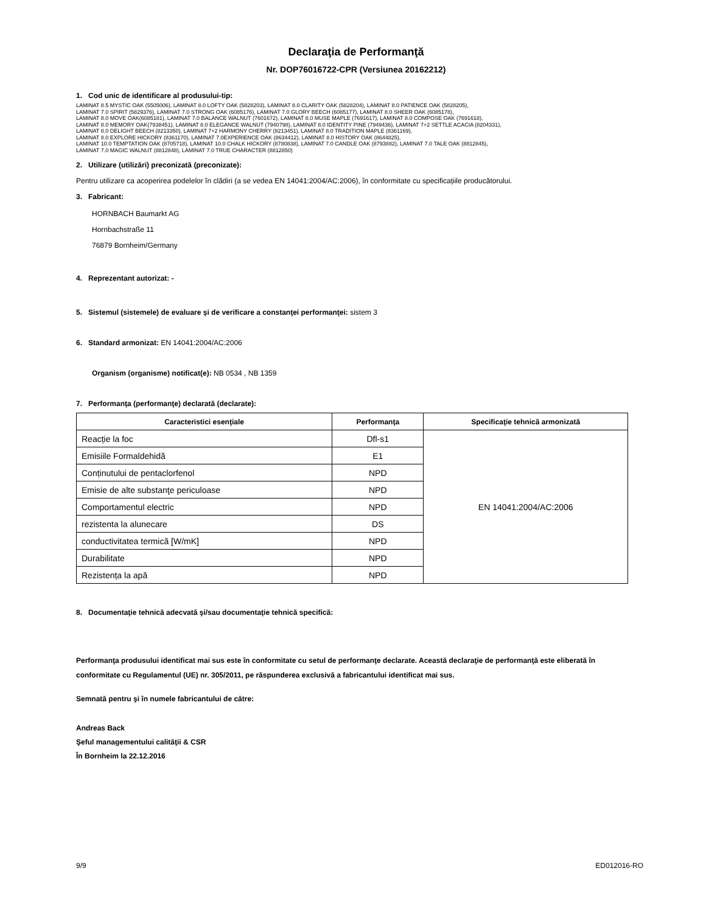Declaraţia de Performanţă
Nr. DOP76016722-CPR (Versiunea 20162212)
1. Cod unic de identificare al produsului-tip:
LAMINAT 8.5 MYSTIC OAK (5505006), LAMINAT 8.0 LOFTY OAK (5828203), LAMINAT 8.0 CLARITY OAK (5828204), LAMINAT 8.0 PATIENCE OAK (5828205),
LAMINAT 7.0 SPIRIT (5829376), LAMINAT 7.0 STRONG OAK (6085176), LAMINAT 7.0 GLORY BEECH (6085177), LAMINAT 8.0 SHEER OAK (6085178),
LAMINAT 8.0 MOVE OAK(6085181), LAMINAT 7.0 BALANCE WALNUT (7601672), LAMINAT 8.0 MUSE MAPLE (7691617), LAMINAT 8.0 COMPOSE OAK (7691618),
LAMINAT 8.0 MEMORY OAK(7938451), LAMINAT 8.0 ELEGANCE WALNUT (7940798), LAMINAT 8.0 IDENTITY PINE (7949436), LAMINAT 7+2 SETTLE ACACIA (8204331),
LAMINAT 8.0 DELIGHT BEECH (8213350), LAMINAT 7+2 HARMONY CHERRY (8213451), LAMINAT 8.0 TRADITION MAPLE (8361169),
LAMINAT 8.0 EXPLORE HICKORY (8361170), LAMINAT 7.0EXPERIENCE OAK (8634412), LAMINAT 8.0 HISTORY OAK (8644825),
LAMINAT 10.0 TEMPTATION OAK (8705718), LAMINAT 10.0 CHALK HICKORY (8780838), LAMINAT 7.0 CANDLE OAK (8793882), LAMINAT 7.0 TALE OAK (8812845),
LAMINAT 7.0 MAGIC WALNUT (8812848), LAMINAT 7.0 TRUE CHARACTER (8812850)
2. Utilizare (utilizări) preconizată (preconizate):
Pentru utilizare ca acoperirea podelelor în clădiri (a se vedea EN 14041:2004/AC:2006), în conformitate cu specificațiile producătorului.
3. Fabricant:
HORNBACH Baumarkt AG
Hornbachstraße 11
76879 Bornheim/Germany
4. Reprezentant autorizat: -
5. Sistemul (sistemele) de evaluare şi de verificare a constanţei performanţei: sistem 3
6. Standard armonizat: EN 14041:2004/AC:2006
Organism (organisme) notificat(e): NB 0534 , NB 1359
7. Performanţa (performanţe) declarată (declarate):
| Caracteristici esenţiale | Performanţa | Specificaţie tehnică armonizată |
| --- | --- | --- |
| Reacție la foc | Dfl-s1 | EN 14041:2004/AC:2006 |
| Emisiile Formaldehidă | E1 | |
| Conținutului de pentaclorfenol | NPD | |
| Emisie de alte substanţe periculoase | NPD | |
| Comportamentul electric | NPD | |
| rezistenta la alunecare | DS | |
| conductivitatea termică [W/mK] | NPD | |
| Durabilitate | NPD | |
| Rezistența la apă | NPD | |
8. Documentaţie tehnică adecvată şi/sau documentaţie tehnică specifică:
Performanţa produsului identificat mai sus este în conformitate cu setul de performanţe declarate. Această declaraţie de performanţă este eliberată în conformitate cu Regulamentul (UE) nr. 305/2011, pe răspunderea exclusivă a fabricantului identificat mai sus.
Semnată pentru şi în numele fabricantului de către:
Andreas Back
Şeful managementului calităţii & CSR
În Bornheim la 22.12.2016
9/9 ED012016-RO